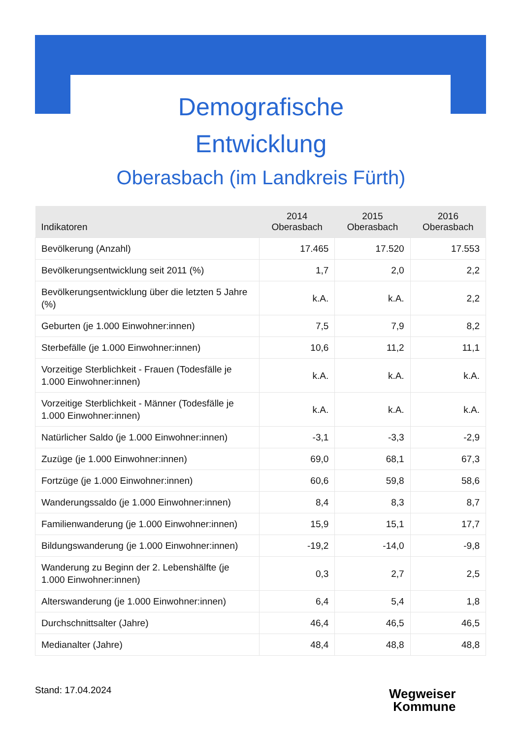Demografische
Entwicklung
Oberasbach (im Landkreis Fürth)
| Indikatoren | 2014 Oberasbach | 2015 Oberasbach | 2016 Oberasbach |
| --- | --- | --- | --- |
| Bevölkerung (Anzahl) | 17.465 | 17.520 | 17.553 |
| Bevölkerungsentwicklung seit 2011 (%) | 1,7 | 2,0 | 2,2 |
| Bevölkerungsentwicklung über die letzten 5 Jahre (%) | k.A. | k.A. | 2,2 |
| Geburten (je 1.000 Einwohner:innen) | 7,5 | 7,9 | 8,2 |
| Sterbefälle (je 1.000 Einwohner:innen) | 10,6 | 11,2 | 11,1 |
| Vorzeitige Sterblichkeit - Frauen (Todesfälle je 1.000 Einwohner:innen) | k.A. | k.A. | k.A. |
| Vorzeitige Sterblichkeit - Männer (Todesfälle je 1.000 Einwohner:innen) | k.A. | k.A. | k.A. |
| Natürlicher Saldo (je 1.000 Einwohner:innen) | -3,1 | -3,3 | -2,9 |
| Zuzüge (je 1.000 Einwohner:innen) | 69,0 | 68,1 | 67,3 |
| Fortzüge (je 1.000 Einwohner:innen) | 60,6 | 59,8 | 58,6 |
| Wanderungssaldo (je 1.000 Einwohner:innen) | 8,4 | 8,3 | 8,7 |
| Familienwanderung (je 1.000 Einwohner:innen) | 15,9 | 15,1 | 17,7 |
| Bildungswanderung (je 1.000 Einwohner:innen) | -19,2 | -14,0 | -9,8 |
| Wanderung zu Beginn der 2. Lebenshälfte (je 1.000 Einwohner:innen) | 0,3 | 2,7 | 2,5 |
| Alterswanderung (je 1.000 Einwohner:innen) | 6,4 | 5,4 | 1,8 |
| Durchschnittsalter (Jahre) | 46,4 | 46,5 | 46,5 |
| Medianalter (Jahre) | 48,4 | 48,8 | 48,8 |
Stand: 17.04.2024
Wegweiser
Kommune